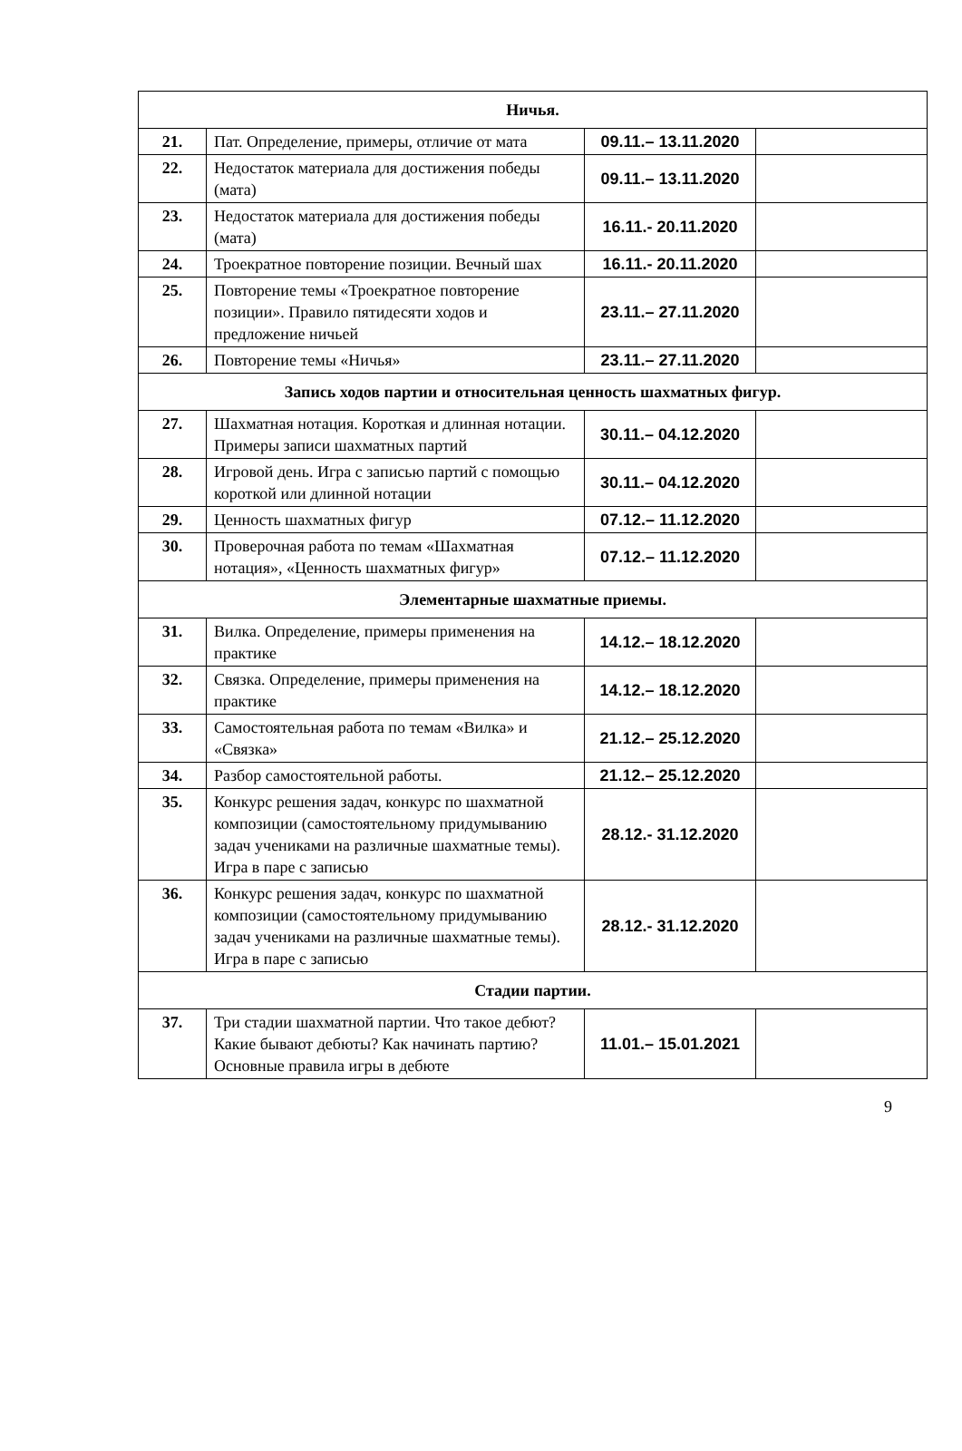| Ничья. | | | |
| 21. | Пат. Определение, примеры, отличие от мата | 09.11.– 13.11.2020 | |
| 22. | Недостаток материала для достижения победы (мата) | 09.11.– 13.11.2020 | |
| 23. | Недостаток материала для достижения победы (мата) | 16.11.- 20.11.2020 | |
| 24. | Троекратное повторение позиции. Вечный шах | 16.11.- 20.11.2020 | |
| 25. | Повторение темы «Троекратное повторение позиции». Правило пятидесяти ходов и предложение ничьей | 23.11.– 27.11.2020 | |
| 26. | Повторение темы «Ничья» | 23.11.– 27.11.2020 | |
| Запись ходов партии и относительная ценность шахматных фигур. | | | |
| 27. | Шахматная нотация. Короткая и длинная нотации. Примеры записи шахматных партий | 30.11.– 04.12.2020 | |
| 28. | Игровой день. Игра с записью партий с помощью короткой или длинной нотации | 30.11.– 04.12.2020 | |
| 29. | Ценность шахматных фигур | 07.12.– 11.12.2020 | |
| 30. | Проверочная работа по темам «Шахматная нотация», «Ценность шахматных фигур» | 07.12.– 11.12.2020 | |
| Элементарные шахматные приемы. | | | |
| 31. | Вилка. Определение, примеры применения на практике | 14.12.– 18.12.2020 | |
| 32. | Связка. Определение, примеры применения на практике | 14.12.– 18.12.2020 | |
| 33. | Самостоятельная работа по темам «Вилка» и «Связка» | 21.12.– 25.12.2020 | |
| 34. | Разбор самостоятельной работы. | 21.12.– 25.12.2020 | |
| 35. | Конкурс решения задач, конкурс по шахматной композиции (самостоятельному придумыванию задач учениками на различные шахматные темы). Игра в паре с записью | 28.12.- 31.12.2020 | |
| 36. | Конкурс решения задач, конкурс по шахматной композиции (самостоятельному придумыванию задач учениками на различные шахматные темы). Игра в паре с записью | 28.12.- 31.12.2020 | |
| Стадии партии. | | | |
| 37. | Три стадии шахматной партии. Что такое дебют? Какие бывают дебюты? Как начинать партию? Основные правила игры в дебюте | 11.01.– 15.01.2021 | |
9